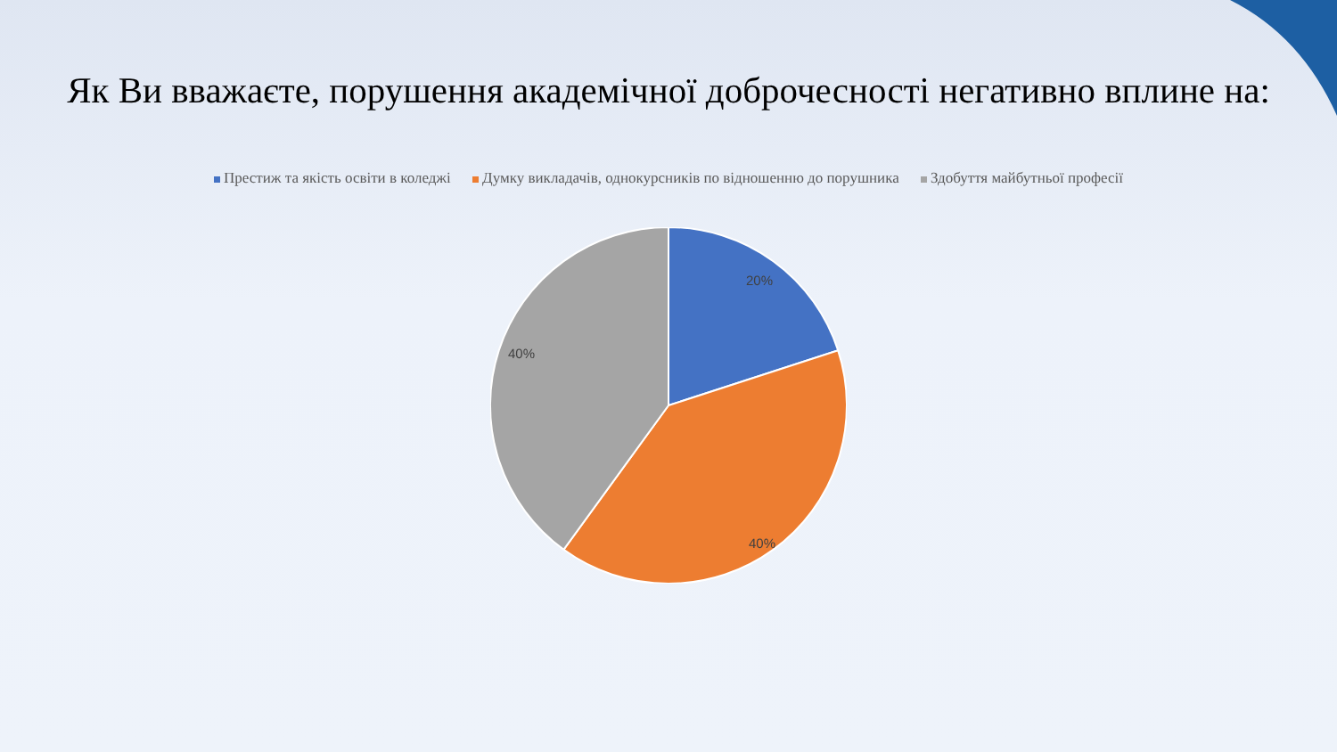Як Ви вважаєте, порушення академічної доброчесності негативно вплине на:
Престиж та якість освіти в коледжі Думку викладачів, однокурсників по відношенню до порушника Здобуття майбутньої професії
20%
40%
40%